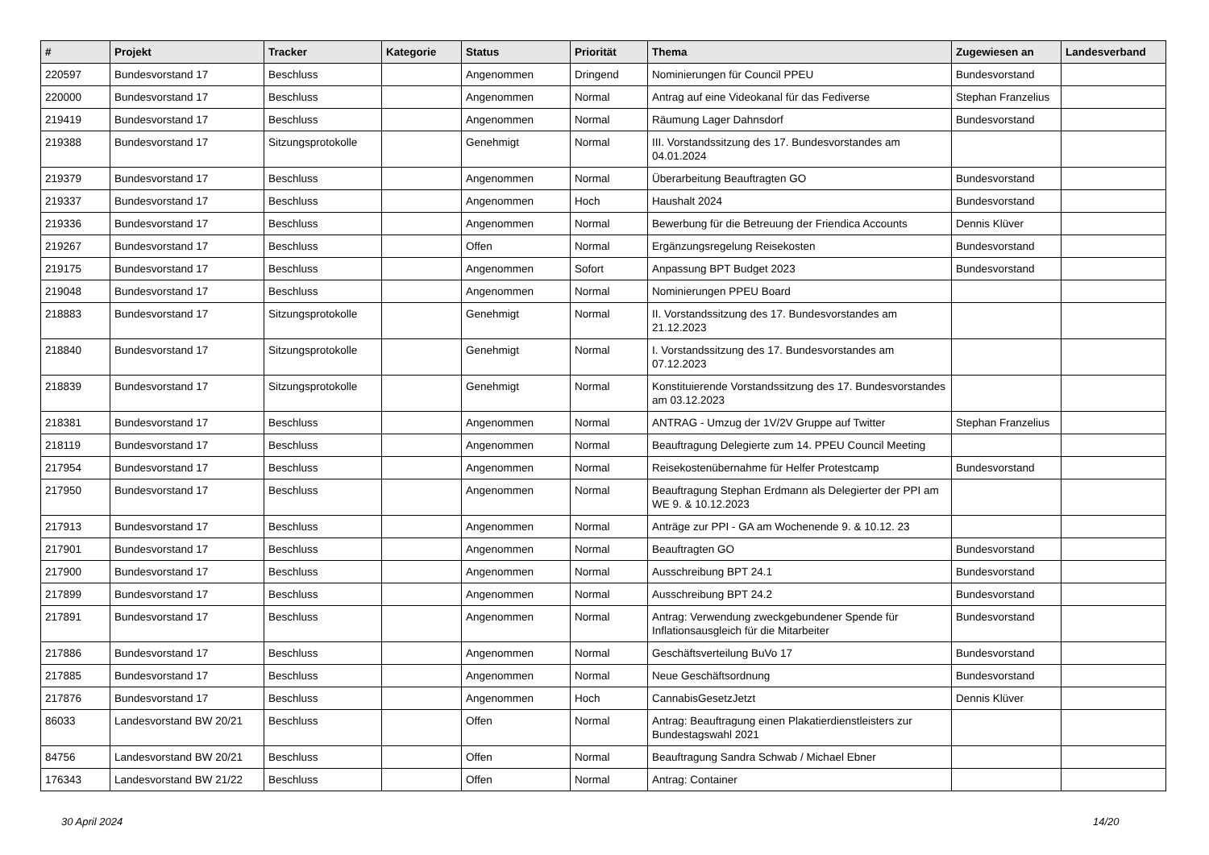| # | Projekt | Tracker | Kategorie | Status | Priorität | Thema | Zugewiesen an | Landesverband |
| --- | --- | --- | --- | --- | --- | --- | --- | --- |
| 220597 | Bundesvorstand 17 | Beschluss | | Angenommen | Dringend | Nominierungen für Council PPEU | Bundesvorstand | |
| 220000 | Bundesvorstand 17 | Beschluss | | Angenommen | Normal | Antrag auf eine Videokanal für das Fediverse | Stephan Franzelius | |
| 219419 | Bundesvorstand 17 | Beschluss | | Angenommen | Normal | Räumung Lager Dahnsdorf | Bundesvorstand | |
| 219388 | Bundesvorstand 17 | Sitzungsprotokolle | | Genehmigt | Normal | III. Vorstandssitzung des 17. Bundesvorstandes am 04.01.2024 | | |
| 219379 | Bundesvorstand 17 | Beschluss | | Angenommen | Normal | Überarbeitung Beauftragten GO | Bundesvorstand | |
| 219337 | Bundesvorstand 17 | Beschluss | | Angenommen | Hoch | Haushalt 2024 | Bundesvorstand | |
| 219336 | Bundesvorstand 17 | Beschluss | | Angenommen | Normal | Bewerbung für die Betreuung der Friendica Accounts | Dennis Klüver | |
| 219267 | Bundesvorstand 17 | Beschluss | | Offen | Normal | Ergänzungsregelung Reisekosten | Bundesvorstand | |
| 219175 | Bundesvorstand 17 | Beschluss | | Angenommen | Sofort | Anpassung BPT Budget 2023 | Bundesvorstand | |
| 219048 | Bundesvorstand 17 | Beschluss | | Angenommen | Normal | Nominierungen PPEU Board | | |
| 218883 | Bundesvorstand 17 | Sitzungsprotokolle | | Genehmigt | Normal | II. Vorstandssitzung des 17. Bundesvorstandes am 21.12.2023 | | |
| 218840 | Bundesvorstand 17 | Sitzungsprotokolle | | Genehmigt | Normal | I. Vorstandssitzung des 17. Bundesvorstandes am 07.12.2023 | | |
| 218839 | Bundesvorstand 17 | Sitzungsprotokolle | | Genehmigt | Normal | Konstituierende Vorstandssitzung des 17. Bundesvorstandes am 03.12.2023 | | |
| 218381 | Bundesvorstand 17 | Beschluss | | Angenommen | Normal | ANTRAG - Umzug der 1V/2V Gruppe auf Twitter | Stephan Franzelius | |
| 218119 | Bundesvorstand 17 | Beschluss | | Angenommen | Normal | Beauftragung Delegierte zum 14. PPEU Council Meeting | | |
| 217954 | Bundesvorstand 17 | Beschluss | | Angenommen | Normal | Reisekostenübernahme für Helfer Protestcamp | Bundesvorstand | |
| 217950 | Bundesvorstand 17 | Beschluss | | Angenommen | Normal | Beauftragung Stephan Erdmann als Delegierter der PPI am WE 9. & 10.12.2023 | | |
| 217913 | Bundesvorstand 17 | Beschluss | | Angenommen | Normal | Anträge zur PPI - GA am Wochenende 9. & 10.12. 23 | | |
| 217901 | Bundesvorstand 17 | Beschluss | | Angenommen | Normal | Beauftragten GO | Bundesvorstand | |
| 217900 | Bundesvorstand 17 | Beschluss | | Angenommen | Normal | Ausschreibung BPT 24.1 | Bundesvorstand | |
| 217899 | Bundesvorstand 17 | Beschluss | | Angenommen | Normal | Ausschreibung BPT 24.2 | Bundesvorstand | |
| 217891 | Bundesvorstand 17 | Beschluss | | Angenommen | Normal | Antrag: Verwendung zweckgebundener Spende für Inflationsausgleich für die Mitarbeiter | Bundesvorstand | |
| 217886 | Bundesvorstand 17 | Beschluss | | Angenommen | Normal | Geschäftsverteilung BuVo 17 | Bundesvorstand | |
| 217885 | Bundesvorstand 17 | Beschluss | | Angenommen | Normal | Neue Geschäftsordnung | Bundesvorstand | |
| 217876 | Bundesvorstand 17 | Beschluss | | Angenommen | Hoch | CannabisGesetzJetzt | Dennis Klüver | |
| 86033 | Landesvorstand BW 20/21 | Beschluss | | Offen | Normal | Antrag: Beauftragung einen Plakatierdienstleisters zur Bundestagswahl 2021 | | |
| 84756 | Landesvorstand BW 20/21 | Beschluss | | Offen | Normal | Beauftragung Sandra Schwab / Michael Ebner | | |
| 176343 | Landesvorstand BW 21/22 | Beschluss | | Offen | Normal | Antrag: Container | | |
30 April 2024 14/20